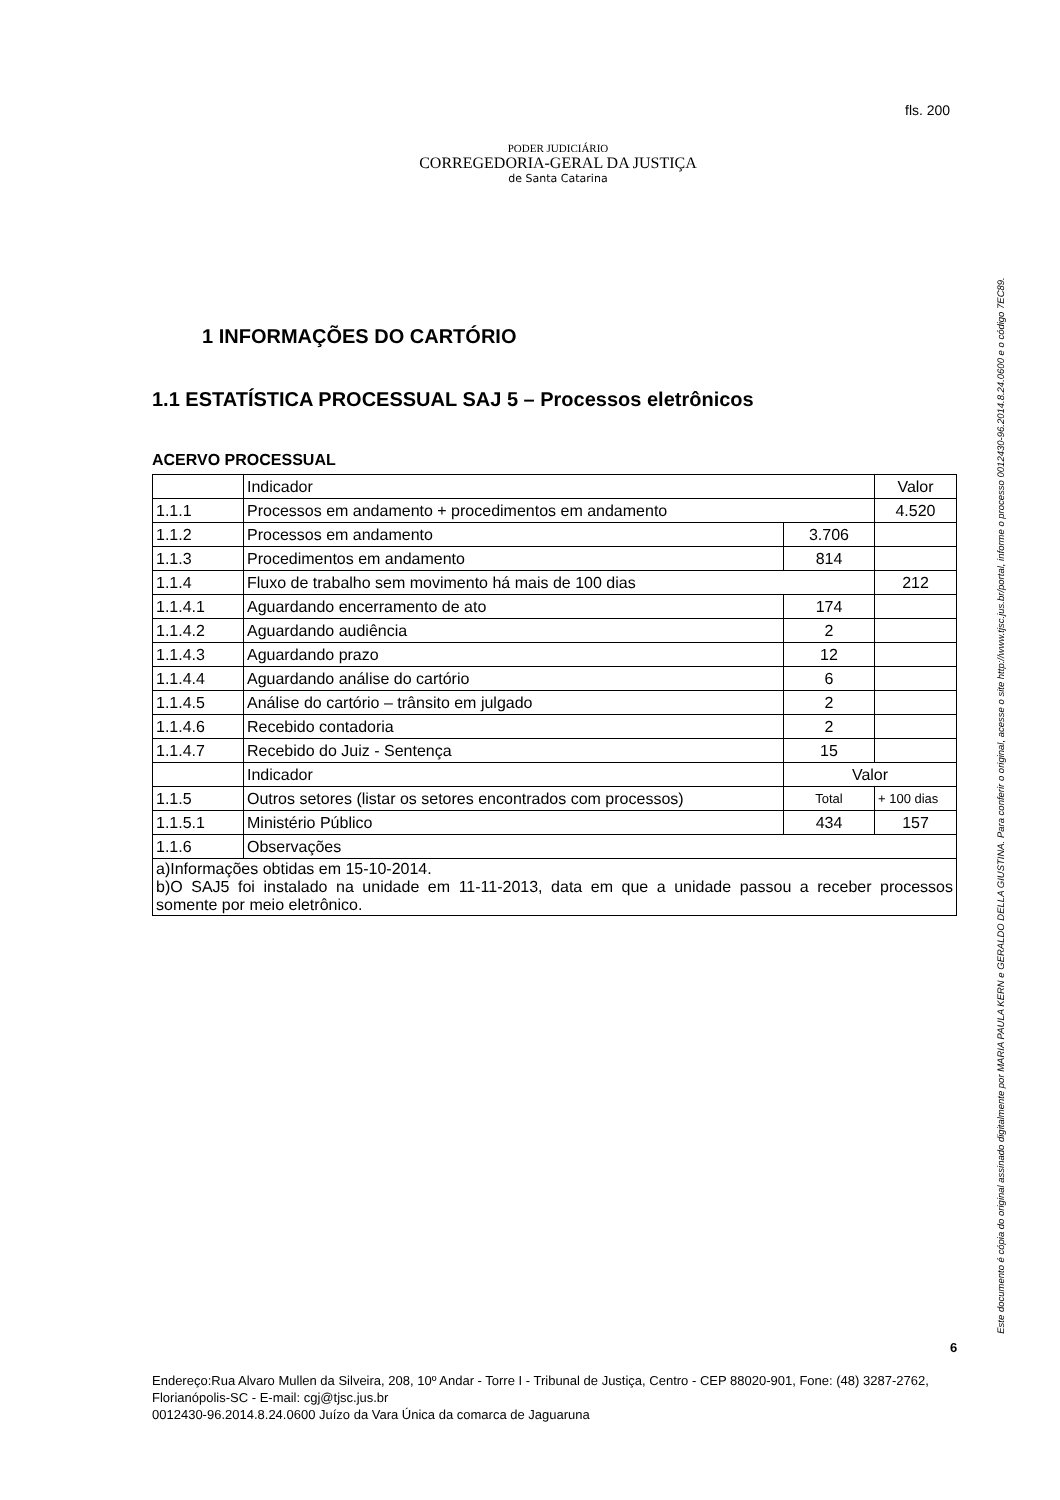PODER JUDICIÁRIO
CORREGEDORIA-GERAL DA JUSTIÇA
de Santa Catarina
fls. 200
1 INFORMAÇÕES DO CARTÓRIO
1.1 ESTATÍSTICA PROCESSUAL SAJ 5 – Processos eletrônicos
ACERVO PROCESSUAL
| | Indicador | | Valor |
| 1.1.1 | Processos em andamento + procedimentos em andamento | | 4.520 |
| 1.1.2 | Processos em andamento | 3.706 | |
| 1.1.3 | Procedimentos em andamento | 814 | |
| 1.1.4 | Fluxo de trabalho sem movimento há mais de 100 dias | | 212 |
| 1.1.4.1 | Aguardando encerramento de ato | 174 | |
| 1.1.4.2 | Aguardando audiência | 2 | |
| 1.1.4.3 | Aguardando prazo | 12 | |
| 1.1.4.4 | Aguardando análise do cartório | 6 | |
| 1.1.4.5 | Análise do cartório – trânsito em julgado | 2 | |
| 1.1.4.6 | Recebido contadoria | 2 | |
| 1.1.4.7 | Recebido do Juiz - Sentença | 15 | |
| | Indicador | Valor | |
| 1.1.5 | Outros setores (listar os setores encontrados com processos) | Total | + 100 dias |
| 1.1.5.1 | Ministério Público | 434 | 157 |
| 1.1.6 | Observações | | |
| a)Informações obtidas em 15-10-2014. b)O SAJ5 foi instalado na unidade em 11-11-2013, data em que a unidade passou a receber processos somente por meio eletrônico. | | | |
6
Endereço:Rua Alvaro Mullen da Silveira, 208, 10º Andar - Torre I - Tribunal de Justiça, Centro - CEP 88020-901, Fone: (48) 3287-2762, Florianópolis-SC - E-mail: cgj@tjsc.jus.br
0012430-96.2014.8.24.0600 Juízo da Vara Única da comarca de Jaguaruna
Este documento é cópia do original assinado digitalmente por MARIA PAULA KERN e GERALDO DELLA GIUSTINA. Para conferir o original, acesse o site http://www.tjsc.jus.br/portal, informe o processo 0012430-96.2014.8.24.0600 e o código 7EC89.